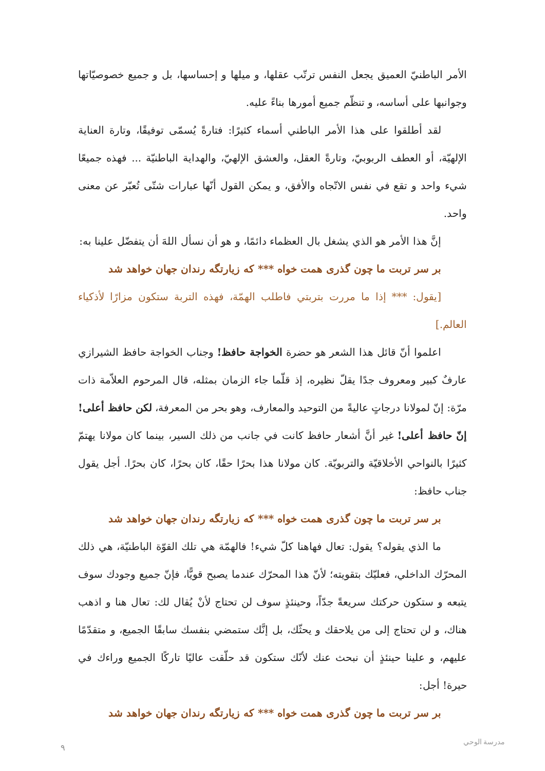الأمر الباطنيّ العميق يجعل النفس ترتّب عقلها، و ميلها و إحساسها، بل و جميع خصوصيّاتها وجوانبها على أساسه، و تنظّم جميع أمورها بناءً عليه.
لقد أطلقوا على هذا الأمر الباطني أسماء كثيرًا: فتارةً يُسمّى توفيقًا، وتارة العناية الإلهيّة، أو العطف الربوبيّ، وتارةً العقل، والعشق الإلهيّ، والهداية الباطنيّة ... فهذه جميعًا شيء واحد و تقع في نفس الاتّجاه والأفق، و يمكن القول أنّها عبارات شتّى تُعبّر عن معنى واحد.
إنَّ هذا الأمر هو الذي يشغل بال العظماء دائمًا، و هو أن نسأل اللهَ أن يتفضّل علينا به:
بر سر تربت ما چون گذرى همت خواه *** كه زيارتگه رندان جهان خواهد شد
[يقول: *** إذا ما مررت بتربتي فاطلب الهمّة، فهذه التربة ستكون مزارًا لأذكياء العالم.]
اعلموا أنّ قائل هذا الشعر هو حضرة الخواجة حافظ! وجناب الخواجة حافظ الشيرازي عارفٌ كبير ومعروف جدًا يقلّ نظيره، إذ قلّما جاء الزمان بمثله، قال المرحوم العلاّمة ذات مرّة: إنّ لمولانا درجاتٍ عاليةً من التوحيد والمعارف، وهو بحر من المعرفة، لكن حافظ أعلى! إنّ حافظ أعلى! غير أنَّ أشعار حافظ كانت في جانب من ذلك السير، بينما كان مولانا يهتمّ كثيرًا بالنواحي الأخلاقيّة والتربويّة. كان مولانا هذا بحرًا حقًا، كان بحرًا، كان بحرًا. أجل يقول جناب حافظ:
بر سر تربت ما چون گذرى همت خواه *** كه زيارتگه رندان جهان خواهد شد
ما الذي يقوله؟ يقول: تعال فهاهنا كلّ شيء! فالهمّة هي تلك القوّة الباطنيّة، هي ذلك المحرّك الداخلي، فعليّك بتقويته؛ لأنّ هذا المحرّك عندما يصبح قويًّا، فإنّ جميع وجودك سوف يتبعه و ستكون حركتك سريعةً جدّاً، وحينئذٍ سوف لن تحتاج لأنْ يُقال لك: تعال هنا و اذهب هناك، و لن تحتاج إلى من يلاحقك و يحثّك، بل إنَّك ستمضي بنفسك سابقًا الجميع، و متقدّمًا عليهم، و علينا حينئذٍ أن نبحث عنك لأنّك ستكون قد حلّقت عاليًا تاركًا الجميع وراءك في حيرة! أجل:
بر سر تربت ما چون گذرى همت خواه *** كه زيارتگه رندان جهان خواهد شد
٩
مدرسة الوحي